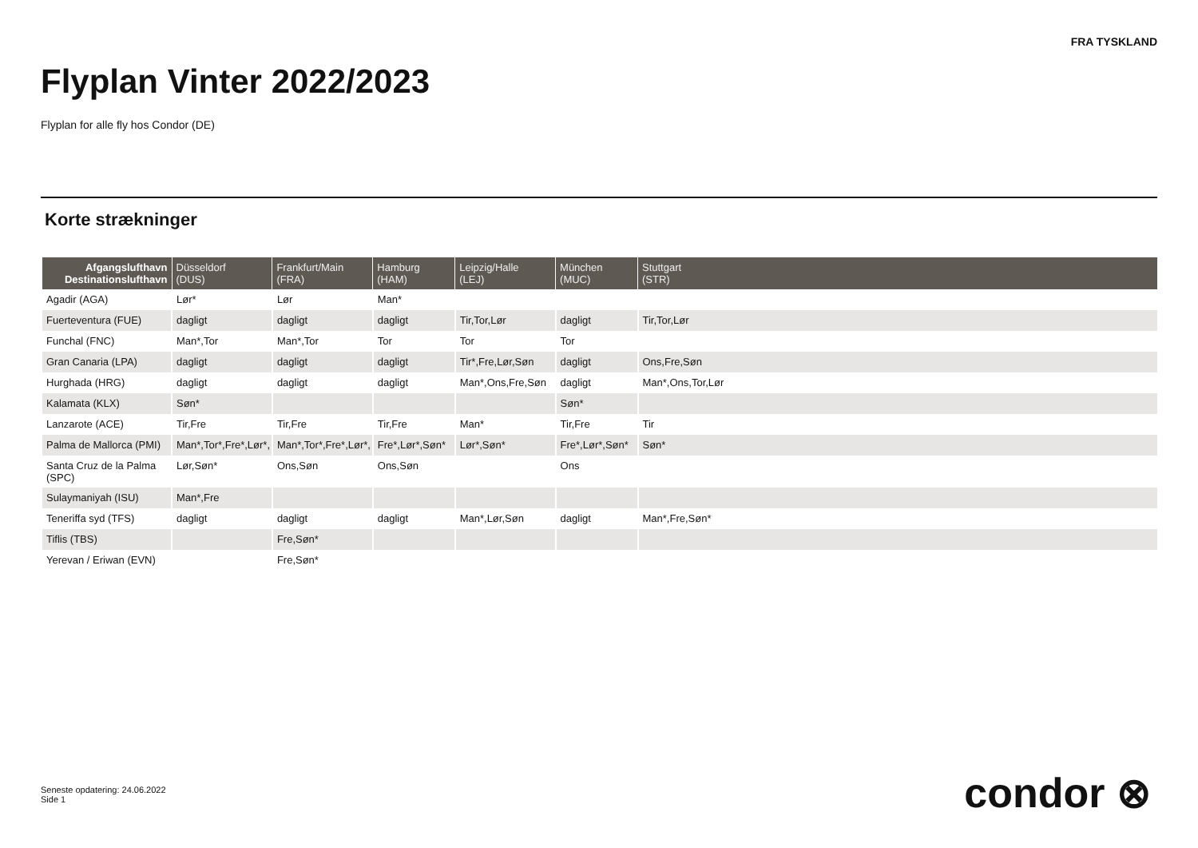FRA TYSKLAND
Flyplan Vinter 2022/2023
Flyplan for alle fly hos Condor (DE)
Korte strækninger
| Afgangslufthavn Destinationslufthavn | Düsseldorf (DUS) | Frankfurt/Main (FRA) | Hamburg (HAM) | Leipzig/Halle (LEJ) | München (MUC) | Stuttgart (STR) |
| --- | --- | --- | --- | --- | --- | --- |
| Agadir (AGA) | Lør* | Lør | Man* | | | |
| Fuerteventura (FUE) | dagligt | dagligt | dagligt | Tir,Tor,Lør | dagligt | Tir,Tor,Lør |
| Funchal (FNC) | Man*,Tor | Man*,Tor | Tor | Tor | Tor | |
| Gran Canaria (LPA) | dagligt | dagligt | dagligt | Tir*,Fre,Lør,Søn | dagligt | Ons,Fre,Søn |
| Hurghada (HRG) | dagligt | dagligt | dagligt | Man*,Ons,Fre,Søn | dagligt | Man*,Ons,Tor,Lør |
| Kalamata (KLX) | Søn* | | | | Søn* | |
| Lanzarote (ACE) | Tir,Fre | Tir,Fre | Tir,Fre | Man* | Tir,Fre | Tir |
| Palma de Mallorca (PMI) | Man*,Tor*,Fre*,Lør*, | Man*,Tor*,Fre*,Lør*, | Fre*,Lør*,Søn* | Lør*,Søn* | Fre*,Lør*,Søn* | Søn* |
| Santa Cruz de la Palma (SPC) | Lør,Søn* | Ons,Søn | Ons,Søn | | Ons | |
| Sulaymaniyah (ISU) | Man*,Fre | | | | | |
| Teneriffa syd (TFS) | dagligt | dagligt | dagligt | Man*,Lør,Søn | dagligt | Man*,Fre,Søn* |
| Tiflis (TBS) | | Fre,Søn* | | | | |
| Yerevan / Eriwan (EVN) | | Fre,Søn* | | | | |
Seneste opdatering: 24.06.2022
Side 1
condor ⊗